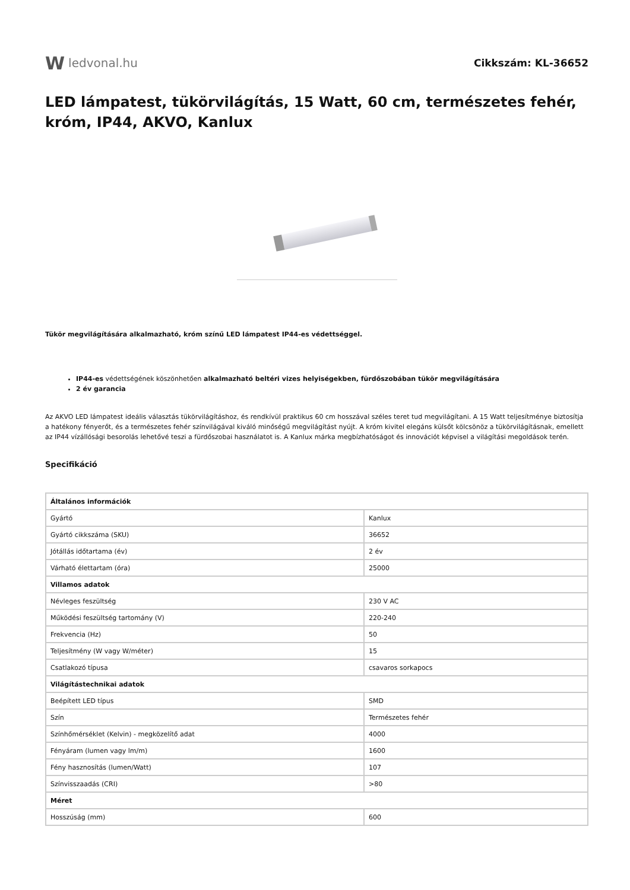W ledvonal.hu
Cikkszám: KL-36652
LED lámpatest, tükörvilágítás, 15 Watt, 60 cm, természetes fehér, króm, IP44, AKVO, Kanlux
Tükör megvilágítására alkalmazható, króm színű LED lámpatest IP44-es védettséggel.
IP44-es védettségének köszönhetően alkalmazható beltéri vizes helyiségekben, fürdőszobában tükör megvilágítására
2 év garancia
Az AKVO LED lámpatest ideális választás tükörvilágításhoz, és rendkívül praktikus 60 cm hosszával széles teret tud megvilágítani. A 15 Watt teljesítménye biztosítja a hatékony fényerőt, és a természetes fehér színvilágával kiváló minőségű megvilágítást nyújt. A króm kivitel elegáns külsőt kölcsönöz a tükörvilágításnak, emellett az IP44 vízállósági besorolás lehetővé teszi a fürdőszobai használatot is. A Kanlux márka megbízhatóságot és innovációt képvisel a világítási megoldások terén.
Specifikáció
| Általános információk | |
| --- | --- |
| Gyártó | Kanlux |
| Gyártó cikkszáma (SKU) | 36652 |
| Jótállás időtartama (év) | 2 év |
| Várható élettartam (óra) | 25000 |
| Villamos adatok | |
| Névleges feszültség | 230 V AC |
| Működési feszültség tartomány (V) | 220-240 |
| Frekvencia (Hz) | 50 |
| Teljesítmény (W vagy W/méter) | 15 |
| Csatlakozó típusa | csavaros sorkapocs |
| Világítástechnikai adatok | |
| Beépített LED típus | SMD |
| Szín | Természetes fehér |
| Színhőmérséklet (Kelvin) - megközelítő adat | 4000 |
| Fényáram (lumen vagy lm/m) | 1600 |
| Fény hasznosítás (lumen/Watt) | 107 |
| Színvisszaadás (CRI) | >80 |
| Méret | |
| Hosszúság (mm) | 600 |